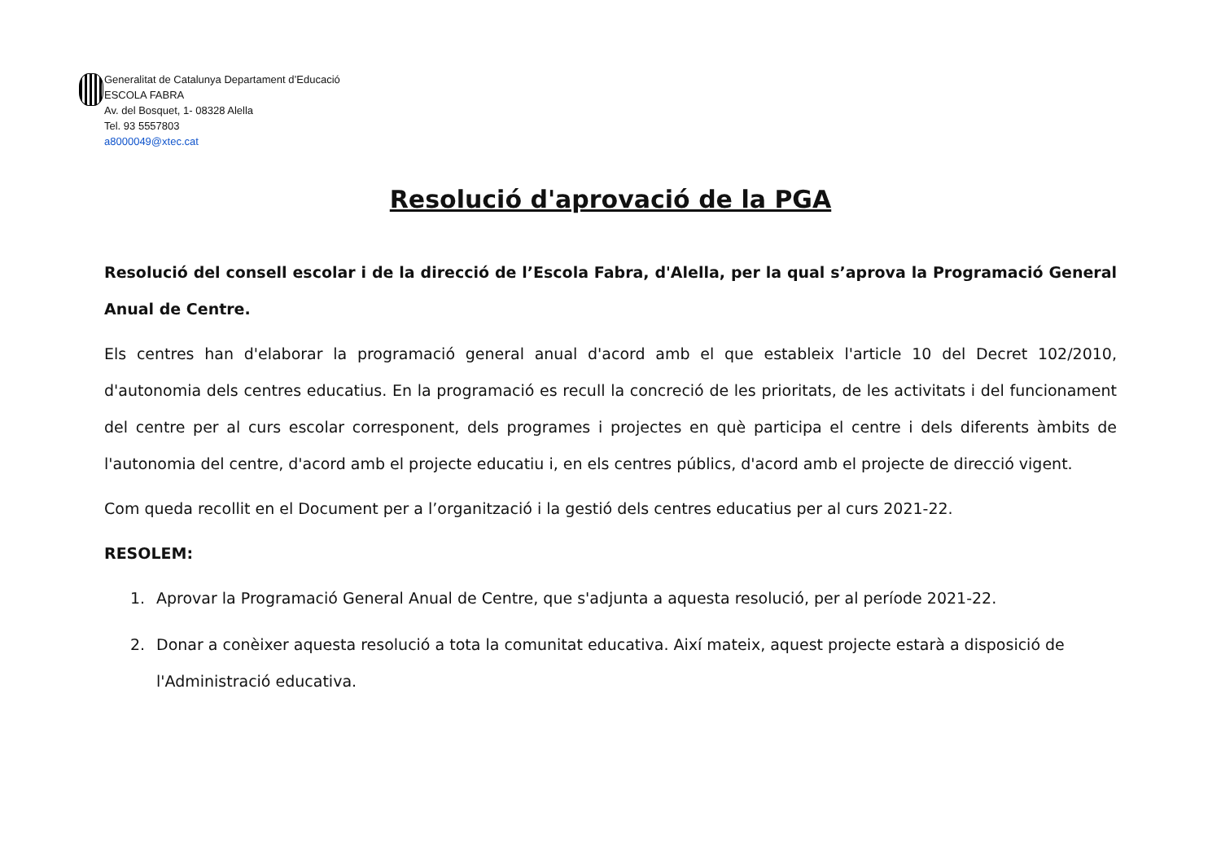Generalitat de Catalunya Departament d’Educació
ESCOLA FABRA
Av. del Bosquet, 1- 08328 Alella
Tel. 93 5557803
a8000049@xtec.cat
Resolució d'aprovació de la PGA
Resolució del consell escolar i de la direcció de l’Escola Fabra, d'Alella, per la qual s’aprova la Programació General Anual de Centre.
Els centres han d'elaborar la programació general anual d'acord amb el que estableix l'article 10 del Decret 102/2010, d'autonomia dels centres educatius. En la programació es recull la concreció de les prioritats, de les activitats i del funcionament del centre per al curs escolar corresponent, dels programes i projectes en què participa el centre i dels diferents àmbits de l'autonomia del centre, d'acord amb el projecte educatiu i, en els centres públics, d'acord amb el projecte de direcció vigent.
Com queda recollit en el Document per a l’organització i la gestió dels centres educatius per al curs 2021-22.
RESOLEM:
1. Aprovar la Programació General Anual de Centre, que s'adjunta a aquesta resolució, per al període 2021-22.
2. Donar a conèixer aquesta resolució a tota la comunitat educativa. Així mateix, aquest projecte estarà a disposició de l'Administració educativa.